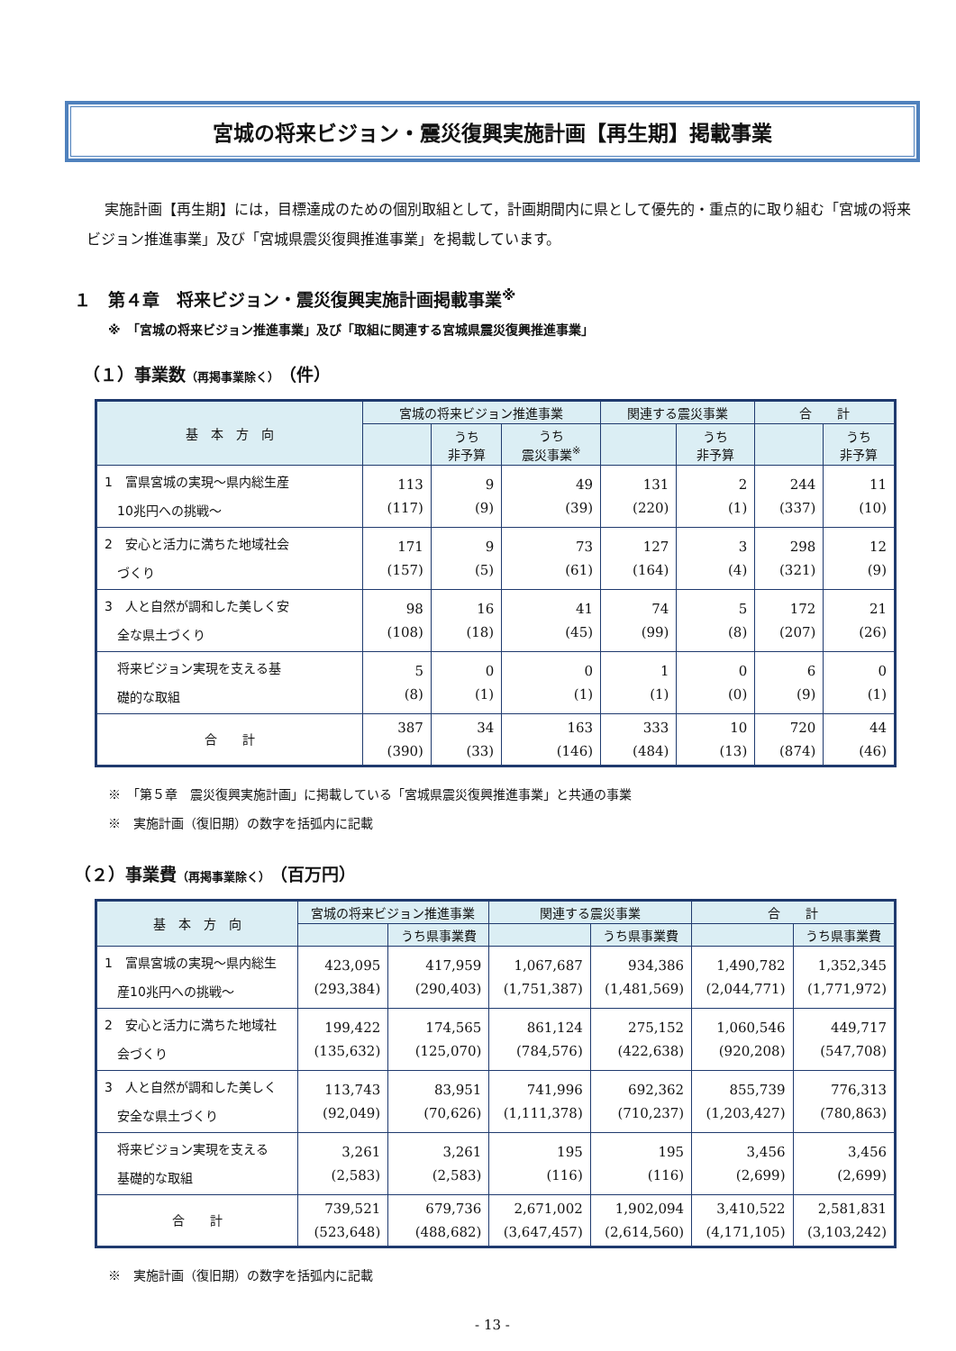宮城の将来ビジョン・震災復興実施計画【再生期】掲載事業
実施計画【再生期】には，目標達成のための個別取組として，計画期間内に県として優先的・重点的に取り組む「宮城の将来ビジョン推進事業」及び「宮城県震災復興推進事業」を掲載しています。
１　第４章　将来ビジョン・震災復興実施計画掲載事業<sup>※</sup>
※　「宮城の将来ビジョン推進事業」及び「取組に関連する宮城県震災復興推進事業」
（１）事業数（再掲事業除く）（件）
| 基 本 方 向 | 宮城の将来ビジョン推進事業 | | | 関連する震災事業 | | 合 計 | |
| --- | --- | --- | --- | --- | --- | --- | --- |
| | | うち 非予算 | うち 震災事業<sup>※</sup> | | うち 非予算 | | うち 非予算 |
| 1 富県宮城の実現～県内総生産 10兆円への挑戦～ | 113 (117) | 9 (9) | 49 (39) | 131 (220) | 2 (1) | 244 (337) | 11 (10) |
| 2 安心と活力に満ちた地域社会 づくり | 171 (157) | 9 (5) | 73 (61) | 127 (164) | 3 (4) | 298 (321) | 12 (9) |
| 3 人と自然が調和した美しく安 全な県土づくり | 98 (108) | 16 (18) | 41 (45) | 74 (99) | 5 (8) | 172 (207) | 21 (26) |
| 将来ビジョン実現を支える基 礎的な取組 | 5 (8) | 0 (1) | 0 (1) | 1 (1) | 0 (0) | 6 (9) | 0 (1) |
| 合 計 | 387 (390) | 34 (33) | 163 (146) | 333 (484) | 10 (13) | 720 (874) | 44 (46) |
※　「第５章　震災復興実施計画」に掲載している「宮城県震災復興推進事業」と共通の事業
※　実施計画（復旧期）の数字を括弧内に記載
（２）事業費（再掲事業除く）（百万円）
| 基 本 方 向 | 宮城の将来ビジョン推進事業 | | 関連する震災事業 | | 合 計 | |
| --- | --- | --- | --- | --- | --- | --- |
| | | うち県事業費 | | うち県事業費 | | うち県事業費 |
| 1 富県宮城の実現～県内総生 産10兆円への挑戦～ | 423,095 (293,384) | 417,959 (290,403) | 1,067,687 (1,751,387) | 934,386 (1,481,569) | 1,490,782 (2,044,771) | 1,352,345 (1,771,972) |
| 2 安心と活力に満ちた地域社 会づくり | 199,422 (135,632) | 174,565 (125,070) | 861,124 (784,576) | 275,152 (422,638) | 1,060,546 (920,208) | 449,717 (547,708) |
| 3 人と自然が調和した美しく 安全な県土づくり | 113,743 (92,049) | 83,951 (70,626) | 741,996 (1,111,378) | 692,362 (710,237) | 855,739 (1,203,427) | 776,313 (780,863) |
| 将来ビジョン実現を支える 基礎的な取組 | 3,261 (2,583) | 3,261 (2,583) | 195 (116) | 195 (116) | 3,456 (2,699) | 3,456 (2,699) |
| 合 計 | 739,521 (523,648) | 679,736 (488,682) | 2,671,002 (3,647,457) | 1,902,094 (2,614,560) | 3,410,522 (4,171,105) | 2,581,831 (3,103,242) |
※　実施計画（復旧期）の数字を括弧内に記載
- 13 -